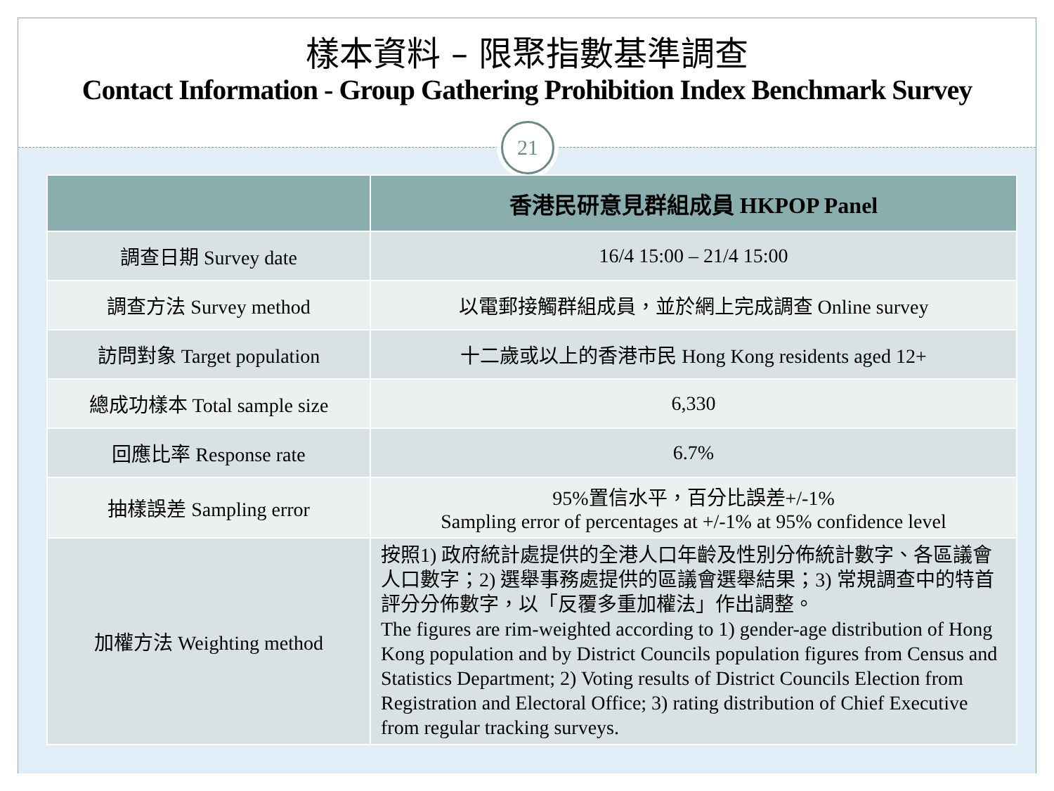樣本資料 – 限聚指數基準調查
Contact Information - Group Gathering Prohibition Index Benchmark Survey
21
| | 香港民研意見群組成員 HKPOP Panel |
| --- | --- |
| 調查日期 Survey date | 16/4 15:00 – 21/4 15:00 |
| 調查方法 Survey method | 以電郵接觸群組成員，並於網上完成調查 Online survey |
| 訪問對象 Target population | 十二歲或以上的香港市民 Hong Kong residents aged 12+ |
| 總成功樣本 Total sample size | 6,330 |
| 回應比率 Response rate | 6.7% |
| 抽樣誤差 Sampling error | 95%置信水平，百分比誤差+/-1% Sampling error of percentages at +/-1% at 95% confidence level |
| 加權方法 Weighting method | 按照1) 政府統計處提供的全港人口年齡及性別分佈統計數字、各區議會人口數字；2) 選舉事務處提供的區議會選舉結果；3) 常規調查中的特首評分分佈數字，以「反覆多重加權法」作出調整。 The figures are rim-weighted according to 1) gender-age distribution of Hong Kong population and by District Councils population figures from Census and Statistics Department; 2) Voting results of District Councils Election from Registration and Electoral Office; 3) rating distribution of Chief Executive from regular tracking surveys. |